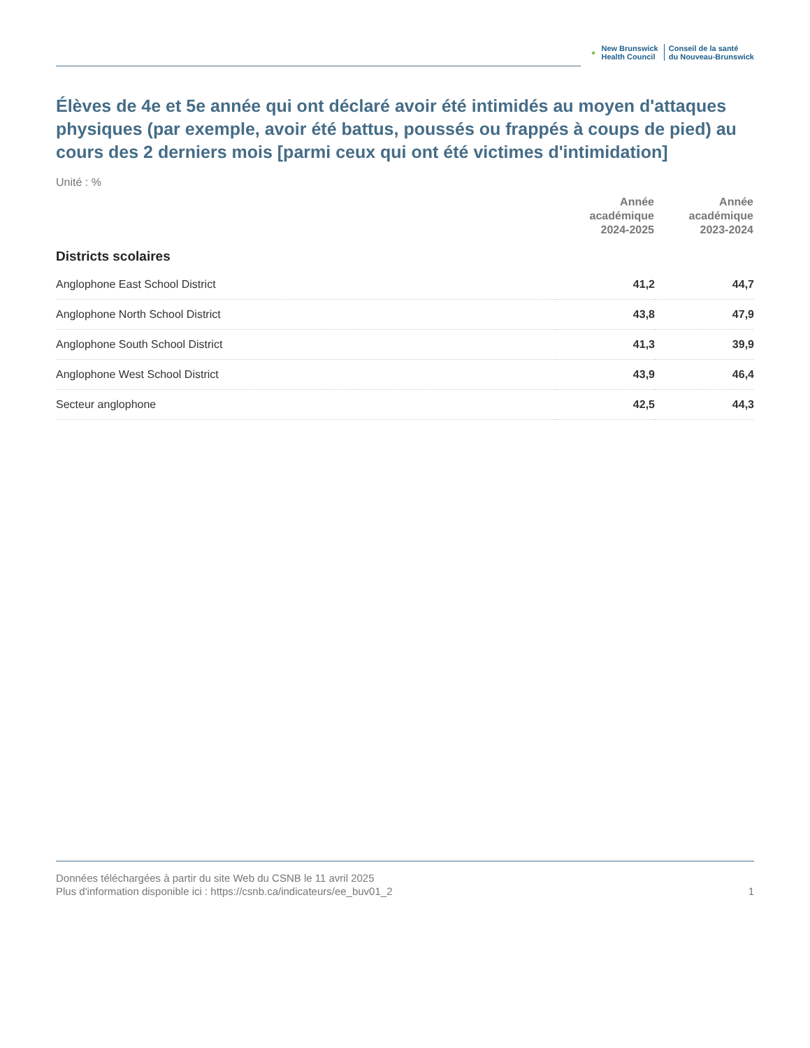● New Brunswick
Health Council Conseil de la santé
du Nouveau-Brunswick
Élèves de 4e et 5e année qui ont déclaré avoir été intimidés au moyen d'attaques physiques (par exemple, avoir été battus, poussés ou frappés à coups de pied) au cours des 2 derniers mois [parmi ceux qui ont été victimes d'intimidation]
Unité : %
| | Année académique 2024-2025 | Année académique 2023-2024 |
| --- | --- | --- |
| Districts scolaires | | |
| Anglophone East School District | 41,2 | 44,7 |
| Anglophone North School District | 43,8 | 47,9 |
| Anglophone South School District | 41,3 | 39,9 |
| Anglophone West School District | 43,9 | 46,4 |
| Secteur anglophone | 42,5 | 44,3 |
Données téléchargées à partir du site Web du CSNB le 11 avril 2025
Plus d'information disponible ici : https://csnb.ca/indicateurs/ee_buv01_2
1